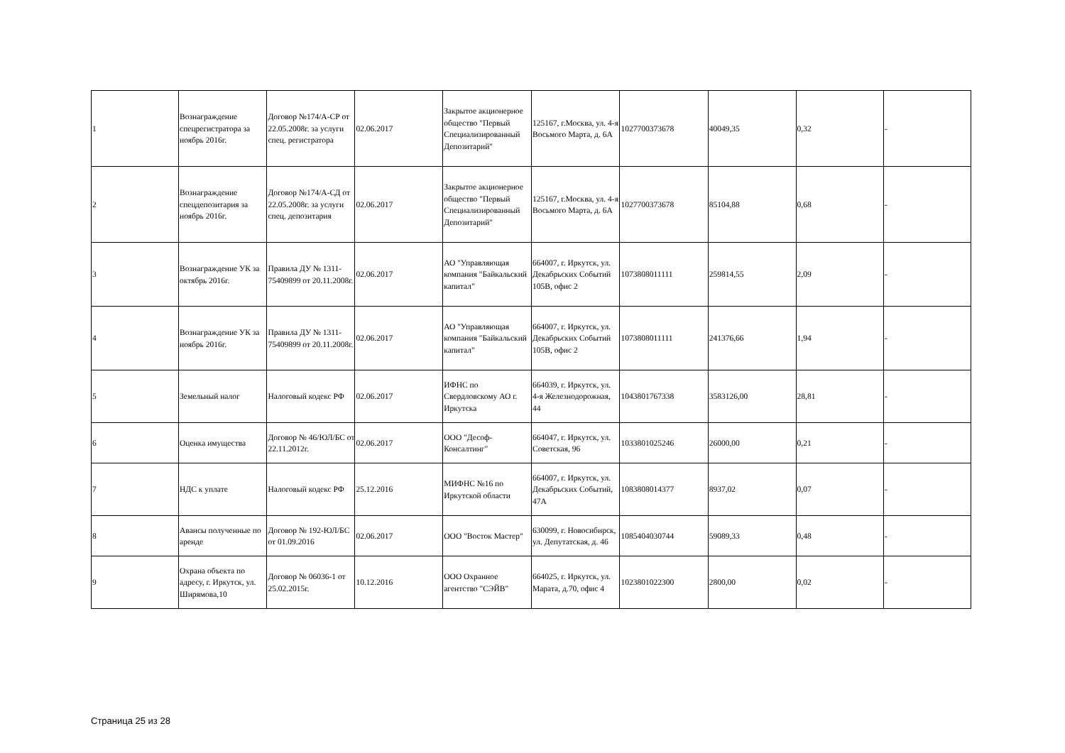| 1 | Вознаграждение спецрегистратора за ноябрь 2016г. | Договор №174/А-СР от 22.05.2008г. за услуги спец. регистратора | 02.06.2017 | Закрытое акционерное общество "Первый Специализированный Депозитарий" | 125167, г.Москва, ул. 4-я Восьмого Марта, д. 6А | 1027700373678 | 40049,35 | 0,32 | - |
| 2 | Вознаграждение спецдепозитария за ноябрь 2016г. | Договор №174/А-СД от 22.05.2008г. за услуги спец. депозитария | 02.06.2017 | Закрытое акционерное общество "Первый Специализированный Депозитарий" | 125167, г.Москва, ул. 4-я Восьмого Марта, д. 6А | 1027700373678 | 85104,88 | 0,68 | - |
| 3 | Вознаграждение УК за октябрь 2016г. | Правила ДУ № 1311-75409899 от 20.11.2008г. | 02.06.2017 | АО "Управляющая компания "Байкальский капитал" | 664007, г. Иркутск, ул. Декабрьских Событий 105В, офис 2 | 1073808011111 | 259814,55 | 2,09 | - |
| 4 | Вознаграждение УК за ноябрь 2016г. | Правила ДУ № 1311-75409899 от 20.11.2008г. | 02.06.2017 | АО "Управляющая компания "Байкальский капитал" | 664007, г. Иркутск, ул. Декабрьских Событий 105В, офис 2 | 1073808011111 | 241376,66 | 1,94 | - |
| 5 | Земельный налог | Налоговый кодекс РФ | 02.06.2017 | ИФНС по Свердловскому АО г. Иркутска | 664039, г. Иркутск, ул. 4-я Железнодорожная, 44 | 1043801767338 | 3583126,00 | 28,81 | - |
| 6 | Оценка имущества | Договор № 46/ЮЛ/БС от 22.11.2012г. | 02.06.2017 | ООО "Десоф-Консалтинг" | 664047, г. Иркутск, ул. Советская, 96 | 1033801025246 | 26000,00 | 0,21 | - |
| 7 | НДС к уплате | Налоговый кодекс РФ | 25.12.2016 | МИФНС №16 по Иркутской области | 664007, г. Иркутск, ул. Декабрьских Событий, 47А | 1083808014377 | 8937,02 | 0,07 | - |
| 8 | Авансы полученные по аренде | Договор № 192-ЮЛ/БС от 01.09.2016 | 02.06.2017 | ООО "Восток Мастер" | 630099, г. Новосибирск, ул. Депутатская, д. 46 | 1085404030744 | 59089,33 | 0,48 | - |
| 9 | Охрана объекта по адресу, г. Иркутск, ул. Ширямова,10 | Договор № 06036-1 от 25.02.2015г. | 10.12.2016 | ООО Охранное агентство "СЭЙВ" | 664025, г. Иркутск, ул. Марата, д.70, офис 4 | 1023801022300 | 2800,00 | 0,02 | - |
Страница 25 из 28